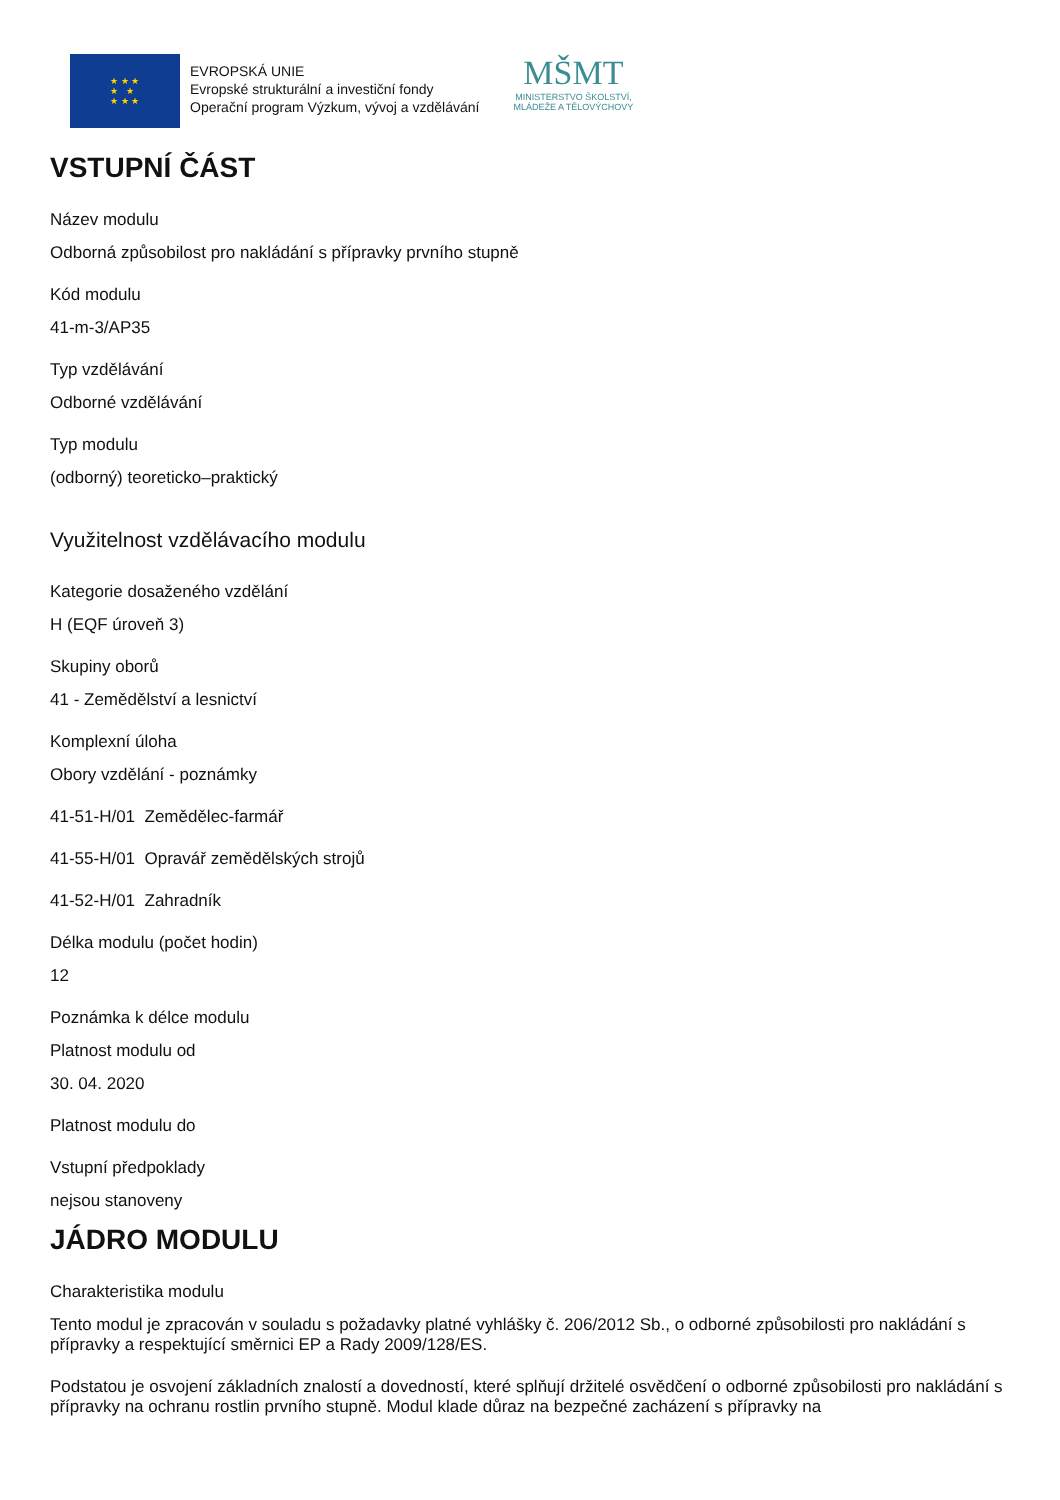★ ★ ★
★ ★
★ ★ ★
EVROPSKÁ UNIE
Evropské strukturální a investiční fondy
Operační program Výzkum, vývoj a vzdělávání
MŠMT
MINISTERSTVO ŠKOLSTVÍ,
MLÁDEŽE A TĚLOVÝCHOVY
VSTUPNÍ ČÁST
Název modulu
Odborná způsobilost pro nakládání s přípravky prvního stupně
Kód modulu
41-m-3/AP35
Typ vzdělávání
Odborné vzdělávání
Typ modulu
(odborný) teoreticko–praktický
Využitelnost vzdělávacího modulu
Kategorie dosaženého vzdělání
H (EQF úroveň 3)
Skupiny oborů
41 - Zemědělství a lesnictví
Komplexní úloha
Obory vzdělání - poznámky
41-51-H/01 Zemědělec-farmář
41-55-H/01 Opravář zemědělských strojů
41-52-H/01 Zahradník
Délka modulu (počet hodin)
12
Poznámka k délce modulu
Platnost modulu od
30. 04. 2020
Platnost modulu do
Vstupní předpoklady
nejsou stanoveny
JÁDRO MODULU
Charakteristika modulu
Tento modul je zpracován v souladu s požadavky platné vyhlášky č. 206/2012 Sb., o odborné způsobilosti pro nakládání s přípravky a respektující směrnici EP a Rady 2009/128/ES.
Podstatou je osvojení základních znalostí a dovedností, které splňují držitelé osvědčení o odborné způsobilosti pro nakládání s přípravky na ochranu rostlin prvního stupně. Modul klade důraz na bezpečné zacházení s přípravky na